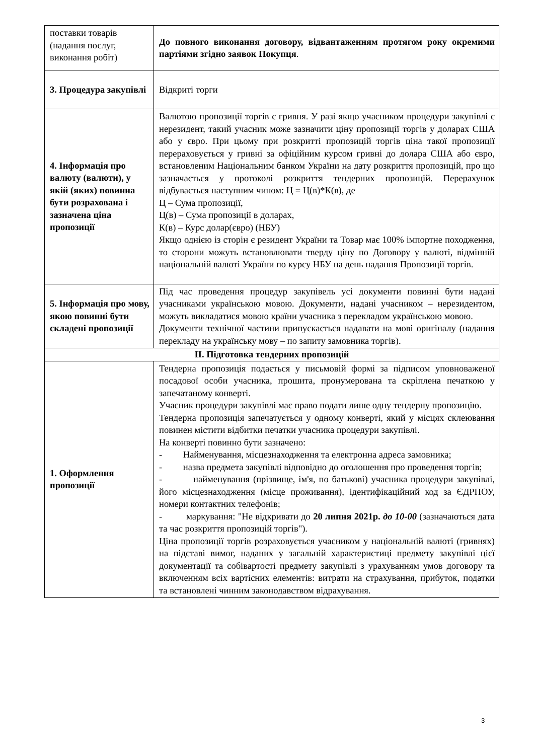| поставки товарів (надання послуг, виконання робіт) | До повного виконання договору, відвантаженням протягом року окремими партіями згідно заявок Покупця . |
| 3. Процедура закупівлі | Відкриті торги |
| 4. Інформація про валюту (валюти), у якій (яких) повинна бути розрахована і зазначена ціна пропозиції | Валютою пропозиції торгів є гривня. У разі якщо учасником процедури закупівлі є нерезидент, такий учасник може зазначити ціну пропозиції торгів у доларах США або у євро. При цьому при розкритті пропозицій торгів ціна такої пропозиції перераховується у гривні за офіційним курсом гривні до долара США або євро, встановленим Національним банком України на дату розкриття пропозицій, про що зазначається у протоколі розкриття тендерних пропозицій. Перерахунок відбувається наступним чином: Ц = Ц(в)*К(в), де Ц – Сума пропозиції, Ц(в) – Сума пропозиції в доларах, К(в) – Курс долар(євро) (НБУ) Якщо однією із сторін є резидент України та Товар має 100% імпортне походження, то сторони можуть встановлювати тверду ціну по Договору у валюті, відмінній національній валюті України по курсу НБУ на день надання Пропозиції торгів. |
| 5. Інформація про мову, якою повинні бути складені пропозиції | Під час проведення процедур закупівель усі документи повинні бути надані учасниками українською мовою. Документи, надані учасником – нерезидентом, можуть викладатися мовою країни учасника з перекладом українською мовою. Документи технічної частини припускається надавати на мові оригіналу (надання перекладу на українську мову – по запиту замовника торгів). |
| ІІ. Підготовка тендерних пропозицій | |
| 1. Оформлення пропозиції | Тендерна пропозиція подається у письмовій формі за підписом уповноваженої посадової особи учасника, прошита, пронумерована та скріплена печаткою у запечатаному конверті. Учасник процедури закупівлі має право подати лише одну тендерну пропозицію. Тендерна пропозиція запечатується у одному конверті, який у місцях склеювання повинен містити відбитки печатки учасника процедури закупівлі. На конверті повинно бути зазначено: - Найменування, місцезнаходження та електронна адреса замовника; - назва предмета закупівлі відповідно до оголошення про проведення торгів; - найменування (прізвище, ім'я, по батькові) учасника процедури закупівлі, його місцезнаходження (місце проживання), ідентифікаційний код за ЄДРПОУ, номери контактних телефонів; - маркування: "Не відкривати до 20 липня 2021р. до 10-00 (зазначаються дата та час розкриття пропозицій торгів"). Ціна пропозиції торгів розраховується учасником у національній валюті (гривнях) на підставі вимог, наданих у загальній характеристиці предмету закупівлі цієї документації та собівартості предмету закупівлі з урахуванням умов договору та включенням всіх вартісних елементів: витрати на страхування, прибуток, податки та встановлені чинним законодавством відрахування. |
3